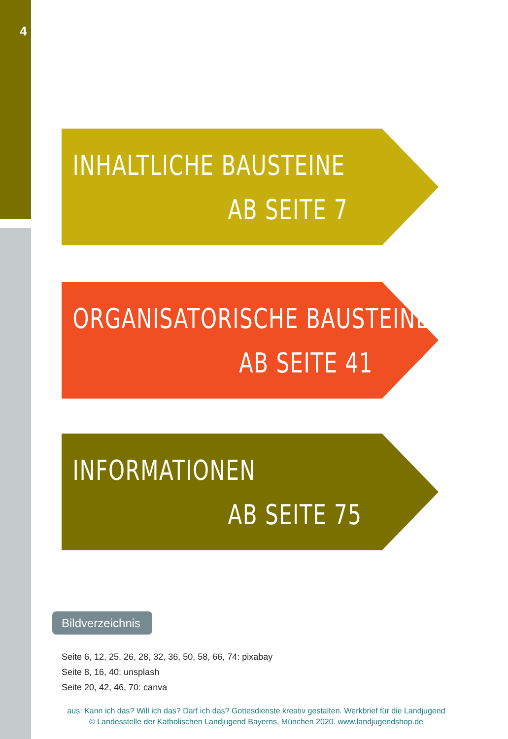4
INHALTLICHE BAUSTEINE
AB SEITE 7
ORGANISATORISCHE BAUSTEINE
AB SEITE 41
INFORMATIONEN
AB SEITE 75
Bildverzeichnis
Seite 6, 12, 25, 26, 28, 32, 36, 50, 58, 66, 74: pixabay
Seite 8, 16, 40: unsplash
Seite 20, 42, 46, 70: canva
aus: Kann ich das? Will ich das? Darf ich das? Gottesdienste kreativ gestalten. Werkbrief für die Landjugend
© Landesstelle der Katholischen Landjugend Bayerns, München 2020. www.landjugendshop.de